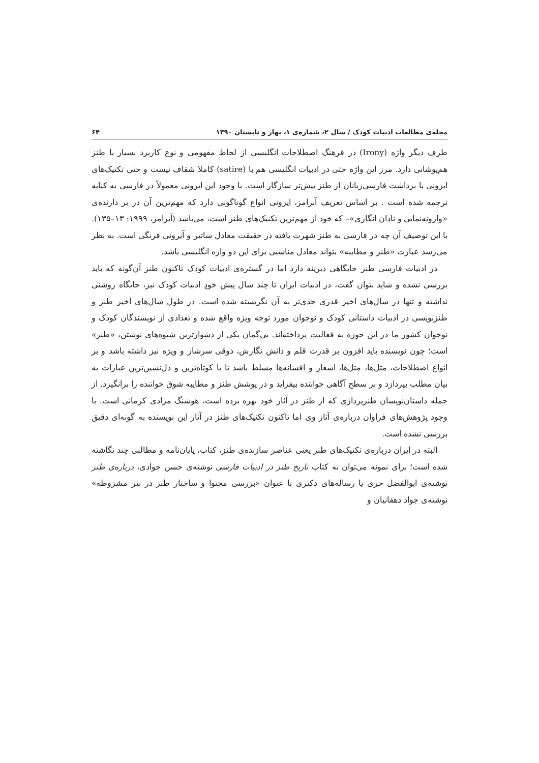مجله‌ی مطالعات ادبیات کودک / سال ۲، شماره‌ی ۱، بهار و تابستان ۱۳۹۰ ۶۴
طرف دیگر واژه (Irony) در فرهنگ اصطلاحات انگلیسی از لحاظ مفهومی و نوع کاربرد بسیار با طنز هم‌پوشانی دارد. مرز این واژه حتی در ادبیات انگلیسی هم با (satire) کاملا شفاف نیست و حتی تکنیک‌های ایرونی با برداشت فارسی‌زبانان از طنز بیش‌تر سازگار است. با وجود این ایرونی معمولاً در فارسی به کنایه ترجمه شده است . بر اساس تعریف آبرامز، ایرونی انواع گوناگونی دارد که مهم‌ترین آن در بر دارنده‌ی «وارونه‌نمایی و نادان انگاری»– که خود از مهم‌ترین تکنیک‌های طنز است، می‌باشد (آبرامز، ۱۹۹۹: ۱۳–۱۳۵). با این توصیف آن چه در فارسی به طنز شهرت یافته در حقیقت معادل ساتیر و آیرونی فرنگی است. به نظر می‌رسد عبارت «طنز و مطایبه» بتواند معادل مناسبی برای این دو واژه انگلیسی باشد.
در ادبیات فارسی طنز جایگاهی دیرینه دارد اما در گستره‌ی ادبیات کودک تاکنون طنز آن‌گونه که باید بررسی نشده و شاید بتوان گفت، در ادبیات ایران تا چند سال پیش خودِ ادبیات کودک نیز، جایگاه روشنی نداشته و تنها در سال‌های اخیر قدری جدی‌تر به آن نگریسته شده است. در طول سال‌های اخیر طنز و طنزنویسی در ادبیات داستانی کودک و نوجوان مورد توجه ویژه واقع شده و تعدادی از نویسندگان کودک و نوجوان کشور ما در این حوزه به فعالیت پرداخته‌اند. بی‌گمان یکی از دشوارترین شیوه‌های نوشتن، «طنز» است؛ چون نویسنده باید افزون بر قدرت قلم و دانش نگارش، ذوقی سرشار و ویژه نیز داشته باشد و بر انواع اصطلاحات، مثل‌ها، متل‌ها، اشعار و افسانه‌ها مسلط باشد تا با کوتاه‌ترین و دل‌نشین‌ترین عبارات به بیان مطلب بپردازد و بر سطح آگاهی خواننده بیفزاید و در پوشش طنز و مطایبه شوق خواننده را برانگیزد. از جمله داستان‌نویسان طنزپردازی که از طنز در آثار خود بهره برده است، هوشنگ مرادی کرمانی است. با وجود پژوهش‌های فراوان درباره‌ی آثار وی اما تاکنون تکنیک‌های طنز در آثار این نویسنده به گونه‌ای دقیق بررسی نشده است.
البته در ایران درباره‌ی تکنیک‌های طنز یعنی عناصر سازنده‌ی طنز، کتاب، پایان‌نامه و مطالبی چند نگاشته شده است؛ برای نمونه می‌توان به کتاب تاریخ طنز در ادبیات فارسی نوشته‌ی حسن جوادی، درباره‌ی طنز نوشته‌ی ابوالفضل حری یا رساله‌های دکتری با عنوان «بررسی محتوا و ساختار طنز در نثر مشروطه» نوشته‌ی جواد دهقانیان و